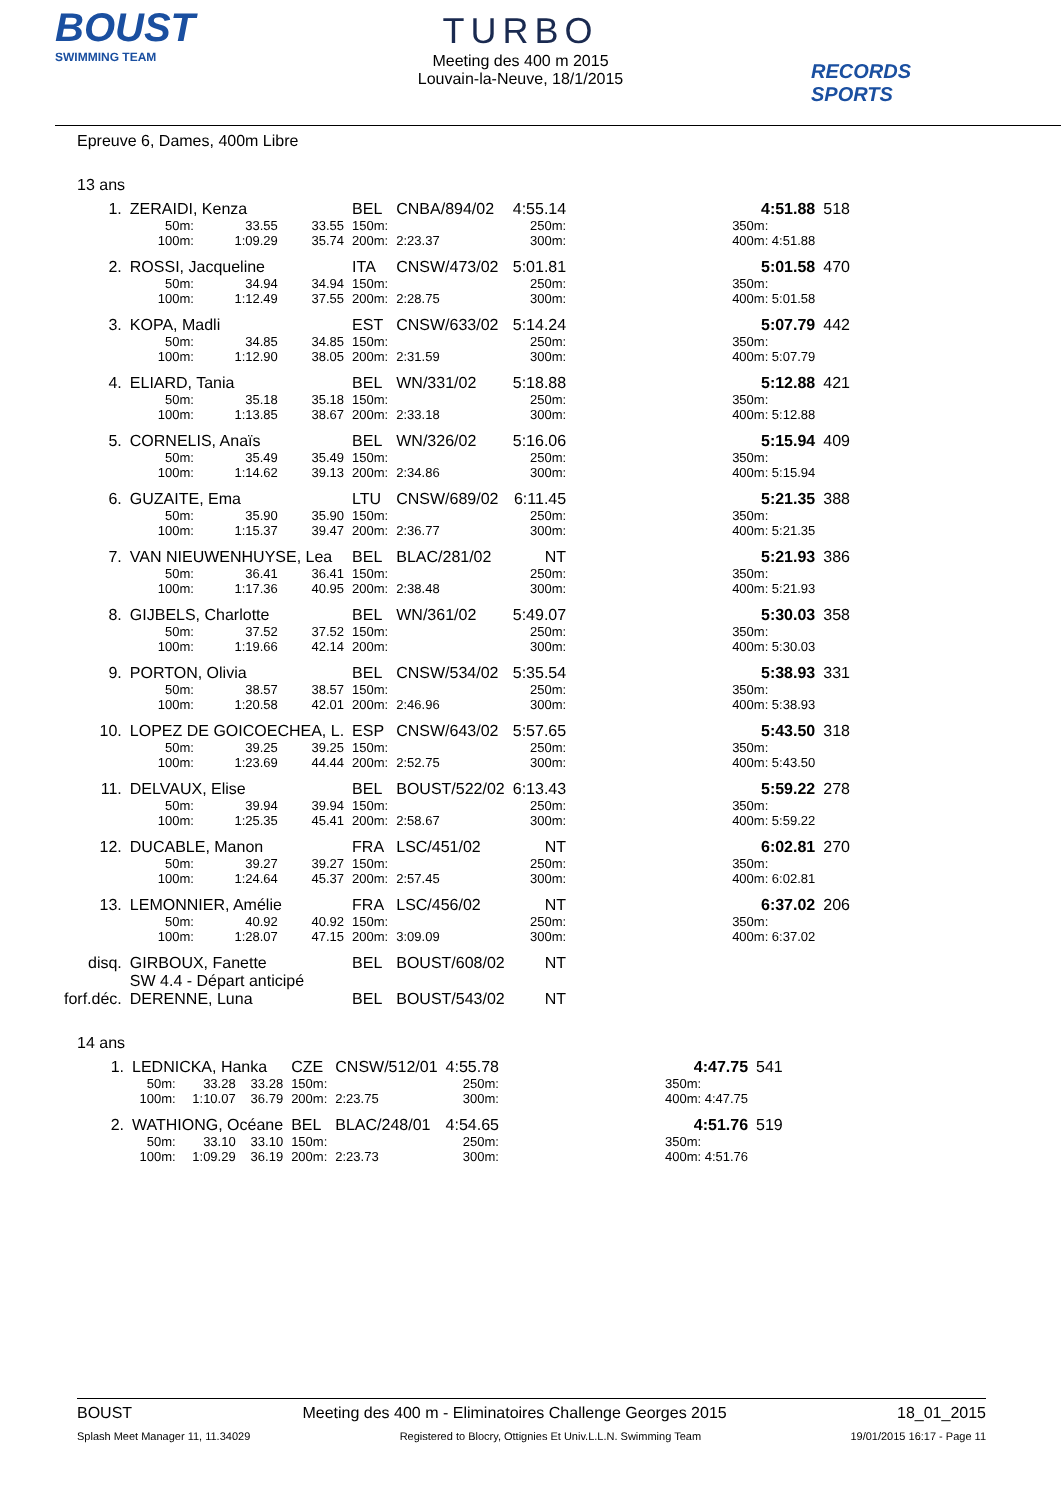BOUST
SWIMMING TEAM
TURBO
Meeting des 400 m 2015
Louvain-la-Neuve, 18/1/2015
RECORDS SPORTS
Epreuve 6, Dames, 400m Libre
13 ans
| 1. | ZERAIDI, Kenza | | | BEL | CNBA/894/02 | | 4:55.14 | | 4:51.88 | 518 |
| | 50m: | 33.55 | 33.55 | 150m: | | | 250m: | | 350m: | |
| | 100m: | 1:09.29 | 35.74 | 200m: | 2:23.37 | | 300m: | | 400m: 4:51.88 | |
| 2. | ROSSI, Jacqueline | | | ITA | CNSW/473/02 | | 5:01.81 | | 5:01.58 | 470 |
| | 50m: | 34.94 | 34.94 | 150m: | | | 250m: | | 350m: | |
| | 100m: | 1:12.49 | 37.55 | 200m: | 2:28.75 | | 300m: | | 400m: 5:01.58 | |
| 3. | KOPA, Madli | | | EST | CNSW/633/02 | | 5:14.24 | | 5:07.79 | 442 |
| | 50m: | 34.85 | 34.85 | 150m: | | | 250m: | | 350m: | |
| | 100m: | 1:12.90 | 38.05 | 200m: | 2:31.59 | | 300m: | | 400m: 5:07.79 | |
| 4. | ELIARD, Tania | | | BEL | WN/331/02 | | 5:18.88 | | 5:12.88 | 421 |
| | 50m: | 35.18 | 35.18 | 150m: | | | 250m: | | 350m: | |
| | 100m: | 1:13.85 | 38.67 | 200m: | 2:33.18 | | 300m: | | 400m: 5:12.88 | |
| 5. | CORNELIS, Anaïs | | | BEL | WN/326/02 | | 5:16.06 | | 5:15.94 | 409 |
| | 50m: | 35.49 | 35.49 | 150m: | | | 250m: | | 350m: | |
| | 100m: | 1:14.62 | 39.13 | 200m: | 2:34.86 | | 300m: | | 400m: 5:15.94 | |
| 6. | GUZAITE, Ema | | | LTU | CNSW/689/02 | | 6:11.45 | | 5:21.35 | 388 |
| | 50m: | 35.90 | 35.90 | 150m: | | | 250m: | | 350m: | |
| | 100m: | 1:15.37 | 39.47 | 200m: | 2:36.77 | | 300m: | | 400m: 5:21.35 | |
| 7. | VAN NIEUWENHUYSE, Lea | | | BEL | BLAC/281/02 | | NT | | 5:21.93 | 386 |
| | 50m: | 36.41 | 36.41 | 150m: | | | 250m: | | 350m: | |
| | 100m: | 1:17.36 | 40.95 | 200m: | 2:38.48 | | 300m: | | 400m: 5:21.93 | |
| 8. | GIJBELS, Charlotte | | | BEL | WN/361/02 | | 5:49.07 | | 5:30.03 | 358 |
| | 50m: | 37.52 | 37.52 | 150m: | | | 250m: | | 350m: | |
| | 100m: | 1:19.66 | 42.14 | 200m: | | | 300m: | | 400m: 5:30.03 | |
| 9. | PORTON, Olivia | | | BEL | CNSW/534/02 | | 5:35.54 | | 5:38.93 | 331 |
| | 50m: | 38.57 | 38.57 | 150m: | | | 250m: | | 350m: | |
| | 100m: | 1:20.58 | 42.01 | 200m: | 2:46.96 | | 300m: | | 400m: 5:38.93 | |
| 10. | LOPEZ DE GOICOECHEA, L. | | | ESP | CNSW/643/02 | | 5:57.65 | | 5:43.50 | 318 |
| | 50m: | 39.25 | 39.25 | 150m: | | | 250m: | | 350m: | |
| | 100m: | 1:23.69 | 44.44 | 200m: | 2:52.75 | | 300m: | | 400m: 5:43.50 | |
| 11. | DELVAUX, Elise | | | BEL | BOUST/522/02 | | 6:13.43 | | 5:59.22 | 278 |
| | 50m: | 39.94 | 39.94 | 150m: | | | 250m: | | 350m: | |
| | 100m: | 1:25.35 | 45.41 | 200m: | 2:58.67 | | 300m: | | 400m: 5:59.22 | |
| 12. | DUCABLE, Manon | | | FRA | LSC/451/02 | | NT | | 6:02.81 | 270 |
| | 50m: | 39.27 | 39.27 | 150m: | | | 250m: | | 350m: | |
| | 100m: | 1:24.64 | 45.37 | 200m: | 2:57.45 | | 300m: | | 400m: 6:02.81 | |
| 13. | LEMONNIER, Amélie | | | FRA | LSC/456/02 | | NT | | 6:37.02 | 206 |
| | 50m: | 40.92 | 40.92 | 150m: | | | 250m: | | 350m: | |
| | 100m: | 1:28.07 | 47.15 | 200m: | 3:09.09 | | 300m: | | 400m: 6:37.02 | |
| disq. | GIRBOUX, Fanette | | | BEL | BOUST/608/02 | | NT | | | |
| | SW 4.4 - Départ anticipé | | | | | | | | | |
| forf.déc. | DERENNE, Luna | | | BEL | BOUST/543/02 | | NT | | | |
14 ans
| 1. | LEDNICKA, Hanka | | | CZE | CNSW/512/01 | | 4:55.78 | | 4:47.75 | 541 |
| | 50m: | 33.28 | 33.28 | 150m: | | | 250m: | | 350m: | |
| | 100m: | 1:10.07 | 36.79 | 200m: | 2:23.75 | | 300m: | | 400m: 4:47.75 | |
| 2. | WATHIONG, Océane | | | BEL | BLAC/248/01 | | 4:54.65 | | 4:51.76 | 519 |
| | 50m: | 33.10 | 33.10 | 150m: | | | 250m: | | 350m: | |
| | 100m: | 1:09.29 | 36.19 | 200m: | 2:23.73 | | 300m: | | 400m: 4:51.76 | |
BOUST Meeting des 400 m - Eliminatoires Challenge Georges 2015 18_01_2015
Splash Meet Manager 11, 11.34029 Registered to Blocry, Ottignies Et Univ.L.L.N. Swimming Team 19/01/2015 16:17 - Page 11